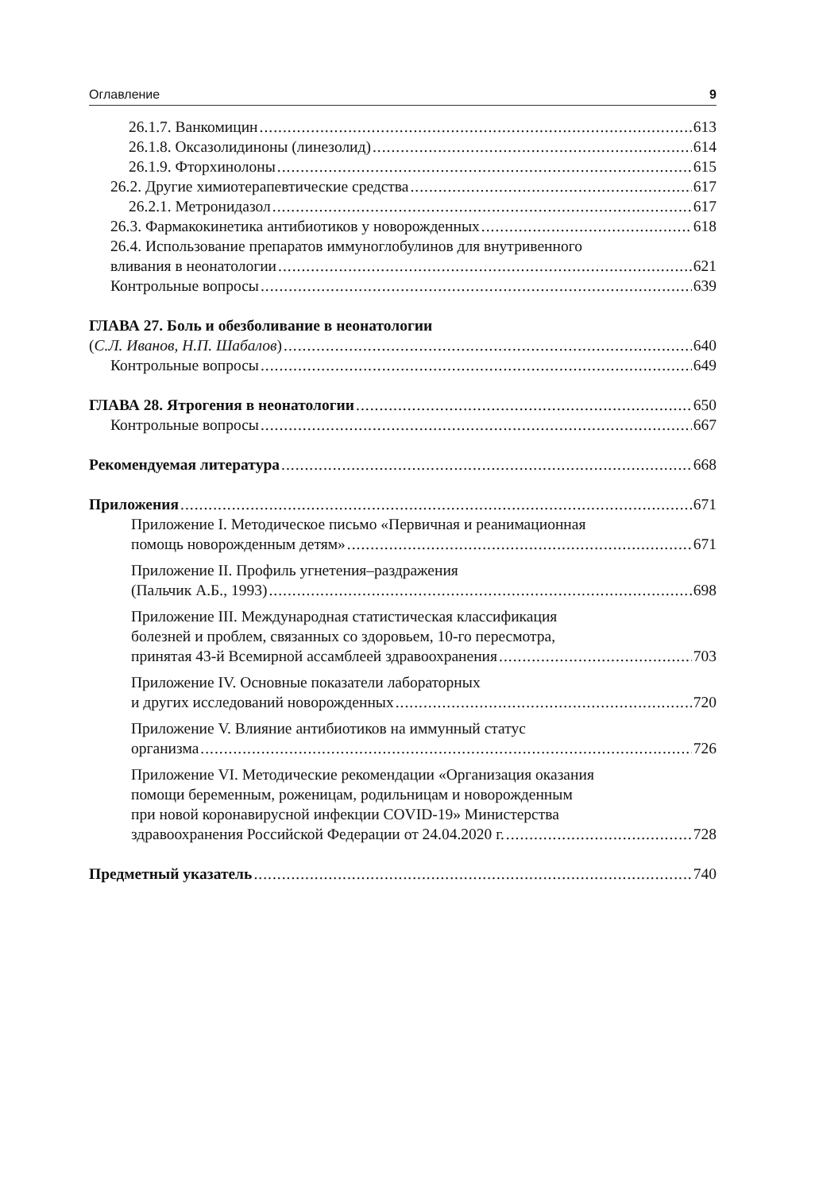Оглавление 9
26.1.7. Ванкомицин 613
26.1.8. Оксазолидиноны (линезолид) 614
26.1.9. Фторхинолоны 615
26.2. Другие химиотерапевтические средства 617
26.2.1. Метронидазол 617
26.3. Фармакокинетика антибиотиков у новорожденных 618
26.4. Использование препаратов иммуноглобулинов для внутривенного
вливания в неонатологии 621
Контрольные вопросы 639
ГЛАВА 27. Боль и обезболивание в неонатологии
(С.Л. Иванов, Н.П. Шабалов) 640
Контрольные вопросы 649
ГЛАВА 28. Ятрогения в неонатологии 650
Контрольные вопросы 667
Рекомендуемая литература 668
Приложения 671
Приложение I. Методическое письмо «Первичная и реанимационная
помощь новорожденным детям» 671
Приложение II. Профиль угнетения–раздражения
(Пальчик А.Б., 1993) 698
Приложение III. Международная статистическая классификация
болезней и проблем, связанных со здоровьем, 10-го пересмотра,
принятая 43-й Всемирной ассамблеей здравоохранения 703
Приложение IV. Основные показатели лабораторных
и других исследований новорожденных 720
Приложение V. Влияние антибиотиков на иммунный статус
организма 726
Приложение VI. Методические рекомендации «Организация оказания
помощи беременным, роженицам, родильницам и новорожденным
при новой коронавирусной инфекции COVID-19» Министерства
здравоохранения Российской Федерации от 24.04.2020 г. 728
Предметный указатель 740